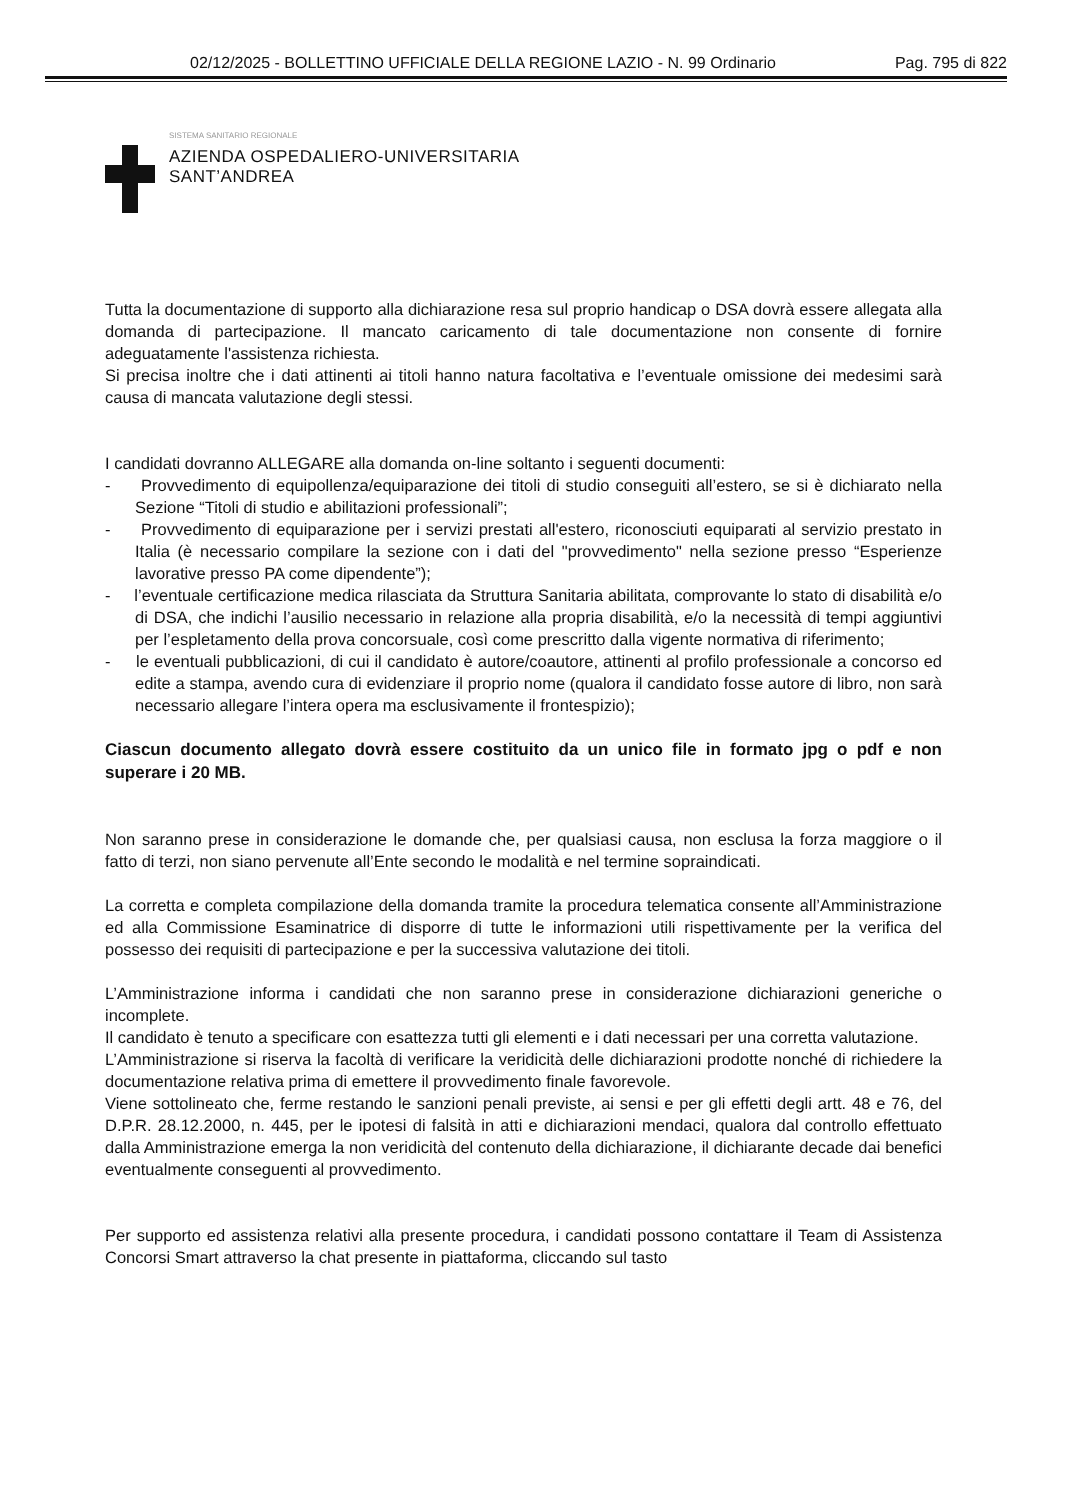02/12/2025 - BOLLETTINO UFFICIALE DELLA REGIONE LAZIO - N. 99 Ordinario Pag. 795 di 822
SISTEMA SANITARIO REGIONALE
AZIENDA OSPEDALIERO-UNIVERSITARIA
SANT’ANDREA
Tutta la documentazione di supporto alla dichiarazione resa sul proprio handicap o DSA dovrà essere allegata alla domanda di partecipazione. Il mancato caricamento di tale documentazione non consente di fornire adeguatamente l'assistenza richiesta.
Si precisa inoltre che i dati attinenti ai titoli hanno natura facoltativa e l’eventuale omissione dei medesimi sarà causa di mancata valutazione degli stessi.
I candidati dovranno ALLEGARE alla domanda on-line soltanto i seguenti documenti:
- Provvedimento di equipollenza/equiparazione dei titoli di studio conseguiti all’estero, se si è dichiarato nella Sezione “Titoli di studio e abilitazioni professionali”;
- Provvedimento di equiparazione per i servizi prestati all'estero, riconosciuti equiparati al servizio prestato in Italia (è necessario compilare la sezione con i dati del "provvedimento" nella sezione presso “Esperienze lavorative presso PA come dipendente”);
- l’eventuale certificazione medica rilasciata da Struttura Sanitaria abilitata, comprovante lo stato di disabilità e/o di DSA, che indichi l’ausilio necessario in relazione alla propria disabilità, e/o la necessità di tempi aggiuntivi per l’espletamento della prova concorsuale, così come prescritto dalla vigente normativa di riferimento;
- le eventuali pubblicazioni, di cui il candidato è autore/coautore, attinenti al profilo professionale a concorso ed edite a stampa, avendo cura di evidenziare il proprio nome (qualora il candidato fosse autore di libro, non sarà necessario allegare l’intera opera ma esclusivamente il frontespizio);
Ciascun documento allegato dovrà essere costituito da un unico file in formato jpg o pdf e non superare i 20 MB.
Non saranno prese in considerazione le domande che, per qualsiasi causa, non esclusa la forza maggiore o il fatto di terzi, non siano pervenute all’Ente secondo le modalità e nel termine sopraindicati.
La corretta e completa compilazione della domanda tramite la procedura telematica consente all’Amministrazione ed alla Commissione Esaminatrice di disporre di tutte le informazioni utili rispettivamente per la verifica del possesso dei requisiti di partecipazione e per la successiva valutazione dei titoli.
L’Amministrazione informa i candidati che non saranno prese in considerazione dichiarazioni generiche o incomplete.
Il candidato è tenuto a specificare con esattezza tutti gli elementi e i dati necessari per una corretta valutazione.
L’Amministrazione si riserva la facoltà di verificare la veridicità delle dichiarazioni prodotte nonché di richiedere la documentazione relativa prima di emettere il provvedimento finale favorevole.
Viene sottolineato che, ferme restando le sanzioni penali previste, ai sensi e per gli effetti degli artt. 48 e 76, del D.P.R. 28.12.2000, n. 445, per le ipotesi di falsità in atti e dichiarazioni mendaci, qualora dal controllo effettuato dalla Amministrazione emerga la non veridicità del contenuto della dichiarazione, il dichiarante decade dai benefici eventualmente conseguenti al provvedimento.
Per supporto ed assistenza relativi alla presente procedura, i candidati possono contattare il Team di Assistenza Concorsi Smart attraverso la chat presente in piattaforma, cliccando sul tasto